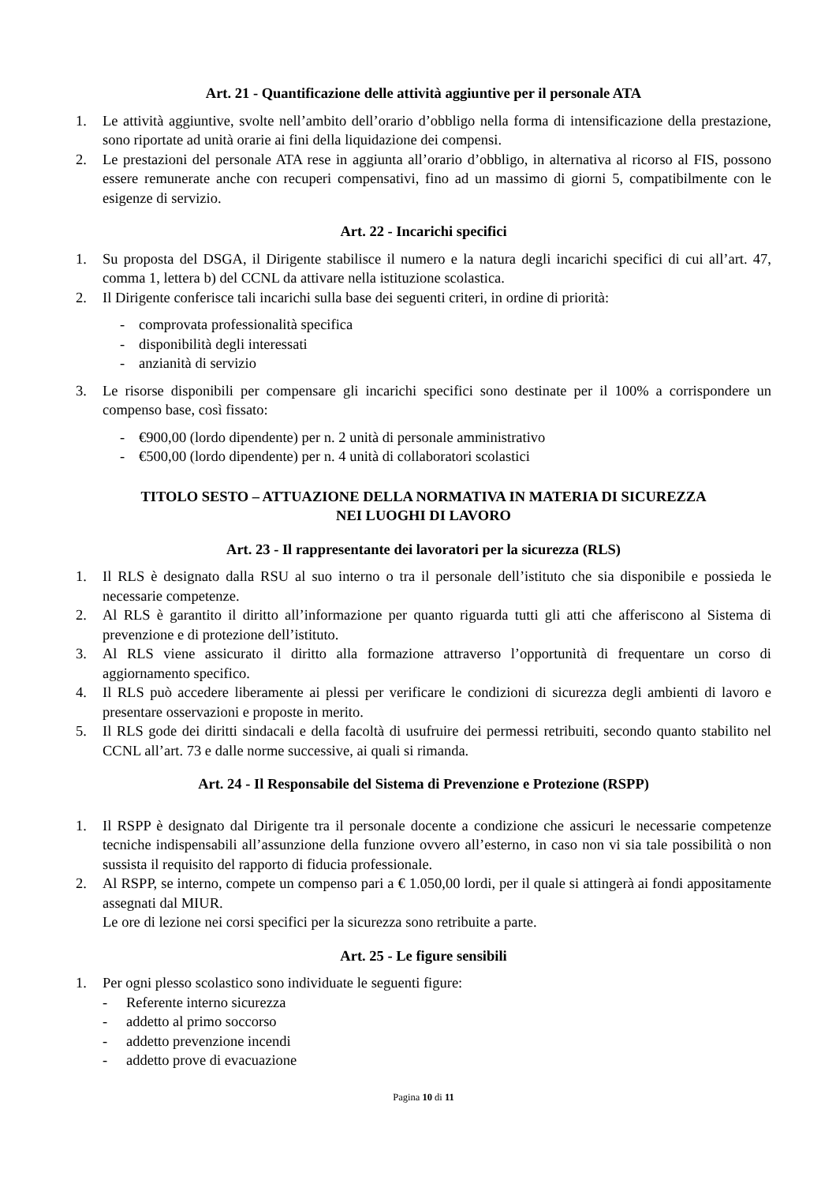Art. 21 - Quantificazione delle attività aggiuntive per il personale ATA
1. Le attività aggiuntive, svolte nell’ambito dell’orario d’obbligo nella forma di intensificazione della prestazione, sono riportate ad unità orarie ai fini della liquidazione dei compensi.
2. Le prestazioni del personale ATA rese in aggiunta all’orario d’obbligo, in alternativa al ricorso al FIS, possono essere remunerate anche con recuperi compensativi, fino ad un massimo di giorni 5, compatibilmente con le esigenze di servizio.
Art. 22 - Incarichi specifici
1. Su proposta del DSGA, il Dirigente stabilisce il numero e la natura degli incarichi specifici di cui all’art. 47, comma 1, lettera b) del CCNL da attivare nella istituzione scolastica.
2. Il Dirigente conferisce tali incarichi sulla base dei seguenti criteri, in ordine di priorità:
- comprovata professionalità specifica
- disponibilità degli interessati
- anzianità di servizio
3. Le risorse disponibili per compensare gli incarichi specifici sono destinate per il 100% a corrispondere un compenso base, così fissato:
- €900,00 (lordo dipendente) per n. 2 unità di personale amministrativo
- €500,00 (lordo dipendente) per n. 4 unità di collaboratori scolastici
TITOLO SESTO – ATTUAZIONE DELLA NORMATIVA IN MATERIA DI SICUREZZA
NEI LUOGHI DI LAVORO
Art. 23 - Il rappresentante dei lavoratori per la sicurezza (RLS)
1. Il RLS è designato dalla RSU al suo interno o tra il personale dell’istituto che sia disponibile e possieda le necessarie competenze.
2. Al RLS è garantito il diritto all’informazione per quanto riguarda tutti gli atti che afferiscono al Sistema di prevenzione e di protezione dell’istituto.
3. Al RLS viene assicurato il diritto alla formazione attraverso l’opportunità di frequentare un corso di aggiornamento specifico.
4. Il RLS può accedere liberamente ai plessi per verificare le condizioni di sicurezza degli ambienti di lavoro e presentare osservazioni e proposte in merito.
5. Il RLS gode dei diritti sindacali e della facoltà di usufruire dei permessi retribuiti, secondo quanto stabilito nel CCNL all’art. 73 e dalle norme successive, ai quali si rimanda.
Art. 24 - Il Responsabile del Sistema di Prevenzione e Protezione (RSPP)
1. Il RSPP è designato dal Dirigente tra il personale docente a condizione che assicuri le necessarie competenze tecniche indispensabili all’assunzione della funzione ovvero all’esterno, in caso non vi sia tale possibilità o non sussista il requisito del rapporto di fiducia professionale.
2. Al RSPP, se interno, compete un compenso pari a € 1.050,00 lordi, per il quale si attingerà ai fondi appositamente assegnati dal MIUR.
Le ore di lezione nei corsi specifici per la sicurezza sono retribuite a parte.
Art. 25 - Le figure sensibili
1. Per ogni plesso scolastico sono individuate le seguenti figure:
- Referente interno sicurezza
- addetto al primo soccorso
- addetto prevenzione incendi
- addetto prove di evacuazione
Pagina 10 di 11